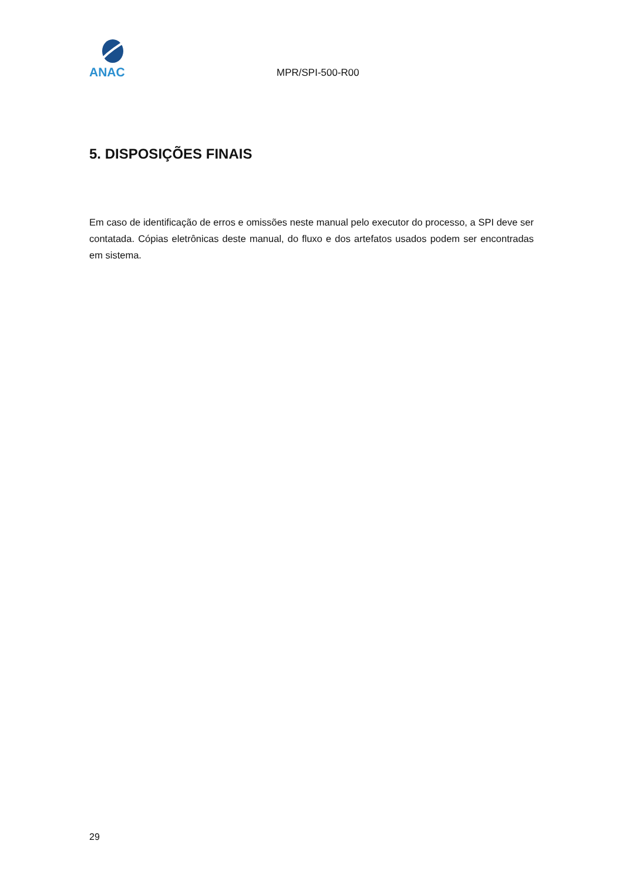ANAC
MPR/SPI-500-R00
5. DISPOSIÇÕES FINAIS
Em caso de identificação de erros e omissões neste manual pelo executor do processo, a SPI deve ser contatada. Cópias eletrônicas deste manual, do fluxo e dos artefatos usados podem ser encontradas em sistema.
29